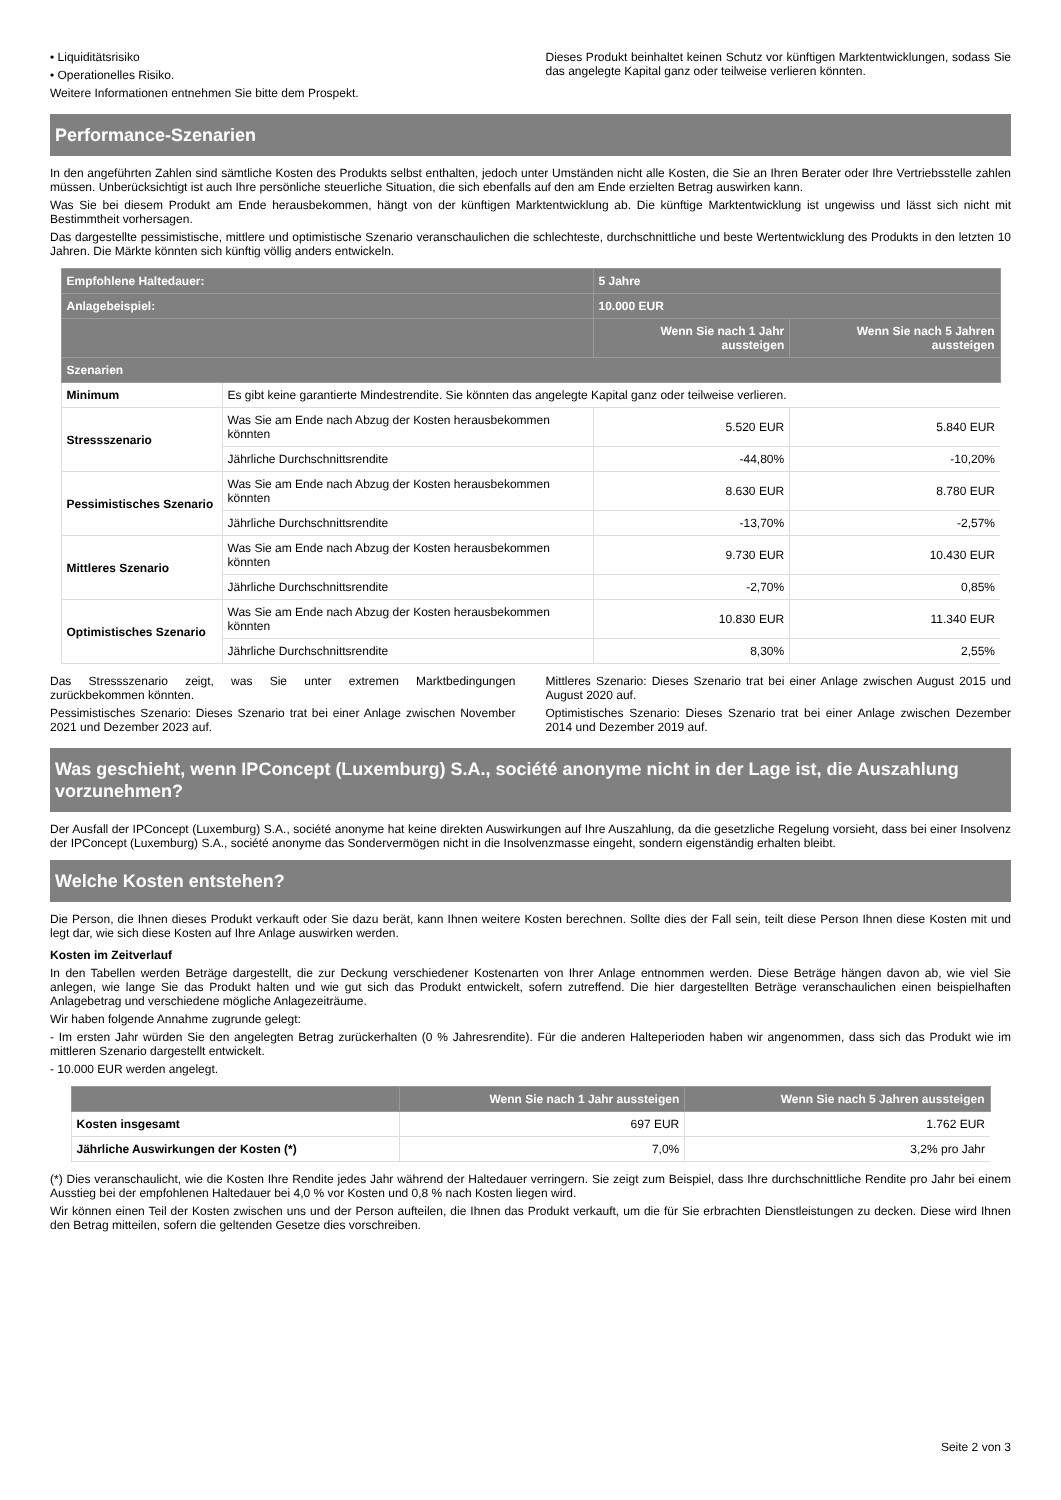• Liquiditätsrisiko
• Operationelles Risiko.
Weitere Informationen entnehmen Sie bitte dem Prospekt.
Dieses Produkt beinhaltet keinen Schutz vor künftigen Marktentwicklungen, sodass Sie das angelegte Kapital ganz oder teilweise verlieren könnten.
Performance-Szenarien
In den angeführten Zahlen sind sämtliche Kosten des Produkts selbst enthalten, jedoch unter Umständen nicht alle Kosten, die Sie an Ihren Berater oder Ihre Vertriebsstelle zahlen müssen. Unberücksichtigt ist auch Ihre persönliche steuerliche Situation, die sich ebenfalls auf den am Ende erzielten Betrag auswirken kann.
Was Sie bei diesem Produkt am Ende herausbekommen, hängt von der künftigen Marktentwicklung ab. Die künftige Marktentwicklung ist ungewiss und lässt sich nicht mit Bestimmtheit vorhersagen.
Das dargestellte pessimistische, mittlere und optimistische Szenario veranschaulichen die schlechteste, durchschnittliche und beste Wertentwicklung des Produkts in den letzten 10 Jahren. Die Märkte könnten sich künftig völlig anders entwickeln.
| Empfohlene Haltedauer: | | 5 Jahre | |
| --- | --- | --- | --- |
| Anlagebeispiel: | | 10.000 EUR | |
| | | Wenn Sie nach 1 Jahr aussteigen | Wenn Sie nach 5 Jahren aussteigen |
| Szenarien | | | |
| Minimum | Es gibt keine garantierte Mindestrendite. Sie könnten das angelegte Kapital ganz oder teilweise verlieren. | | |
| Stressszenario | Was Sie am Ende nach Abzug der Kosten herausbekommen könnten | 5.520 EUR | 5.840 EUR |
| | Jährliche Durchschnittsrendite | -44,80% | -10,20% |
| Pessimistisches Szenario | Was Sie am Ende nach Abzug der Kosten herausbekommen könnten | 8.630 EUR | 8.780 EUR |
| | Jährliche Durchschnittsrendite | -13,70% | -2,57% |
| Mittleres Szenario | Was Sie am Ende nach Abzug der Kosten herausbekommen könnten | 9.730 EUR | 10.430 EUR |
| | Jährliche Durchschnittsrendite | -2,70% | 0,85% |
| Optimistisches Szenario | Was Sie am Ende nach Abzug der Kosten herausbekommen könnten | 10.830 EUR | 11.340 EUR |
| | Jährliche Durchschnittsrendite | 8,30% | 2,55% |
Das Stressszenario zeigt, was Sie unter extremen Marktbedingungen zurückbekommen könnten.
Pessimistisches Szenario: Dieses Szenario trat bei einer Anlage zwischen November 2021 und Dezember 2023 auf.
Mittleres Szenario: Dieses Szenario trat bei einer Anlage zwischen August 2015 und August 2020 auf.
Optimistisches Szenario: Dieses Szenario trat bei einer Anlage zwischen Dezember 2014 und Dezember 2019 auf.
Was geschieht, wenn IPConcept (Luxemburg) S.A., société anonyme nicht in der Lage ist, die Auszahlung vorzunehmen?
Der Ausfall der IPConcept (Luxemburg) S.A., société anonyme hat keine direkten Auswirkungen auf Ihre Auszahlung, da die gesetzliche Regelung vorsieht, dass bei einer Insolvenz der IPConcept (Luxemburg) S.A., société anonyme das Sondervermögen nicht in die Insolvenzmasse eingeht, sondern eigenständig erhalten bleibt.
Welche Kosten entstehen?
Die Person, die Ihnen dieses Produkt verkauft oder Sie dazu berät, kann Ihnen weitere Kosten berechnen. Sollte dies der Fall sein, teilt diese Person Ihnen diese Kosten mit und legt dar, wie sich diese Kosten auf Ihre Anlage auswirken werden.
Kosten im Zeitverlauf
In den Tabellen werden Beträge dargestellt, die zur Deckung verschiedener Kostenarten von Ihrer Anlage entnommen werden. Diese Beträge hängen davon ab, wie viel Sie anlegen, wie lange Sie das Produkt halten und wie gut sich das Produkt entwickelt, sofern zutreffend. Die hier dargestellten Beträge veranschaulichen einen beispielhaften Anlagebetrag und verschiedene mögliche Anlagezeiträume.
Wir haben folgende Annahme zugrunde gelegt:
- Im ersten Jahr würden Sie den angelegten Betrag zurückerhalten (0 % Jahresrendite). Für die anderen Halteperioden haben wir angenommen, dass sich das Produkt wie im mittleren Szenario dargestellt entwickelt.
- 10.000 EUR werden angelegt.
| | Wenn Sie nach 1 Jahr aussteigen | Wenn Sie nach 5 Jahren aussteigen |
| --- | --- | --- |
| Kosten insgesamt | 697 EUR | 1.762 EUR |
| Jährliche Auswirkungen der Kosten (*) | 7,0% | 3,2% pro Jahr |
(*) Dies veranschaulicht, wie die Kosten Ihre Rendite jedes Jahr während der Haltedauer verringern. Sie zeigt zum Beispiel, dass Ihre durchschnittliche Rendite pro Jahr bei einem Ausstieg bei der empfohlenen Haltedauer bei 4,0 % vor Kosten und 0,8 % nach Kosten liegen wird.
Wir können einen Teil der Kosten zwischen uns und der Person aufteilen, die Ihnen das Produkt verkauft, um die für Sie erbrachten Dienstleistungen zu decken. Diese wird Ihnen den Betrag mitteilen, sofern die geltenden Gesetze dies vorschreiben.
Seite 2 von 3